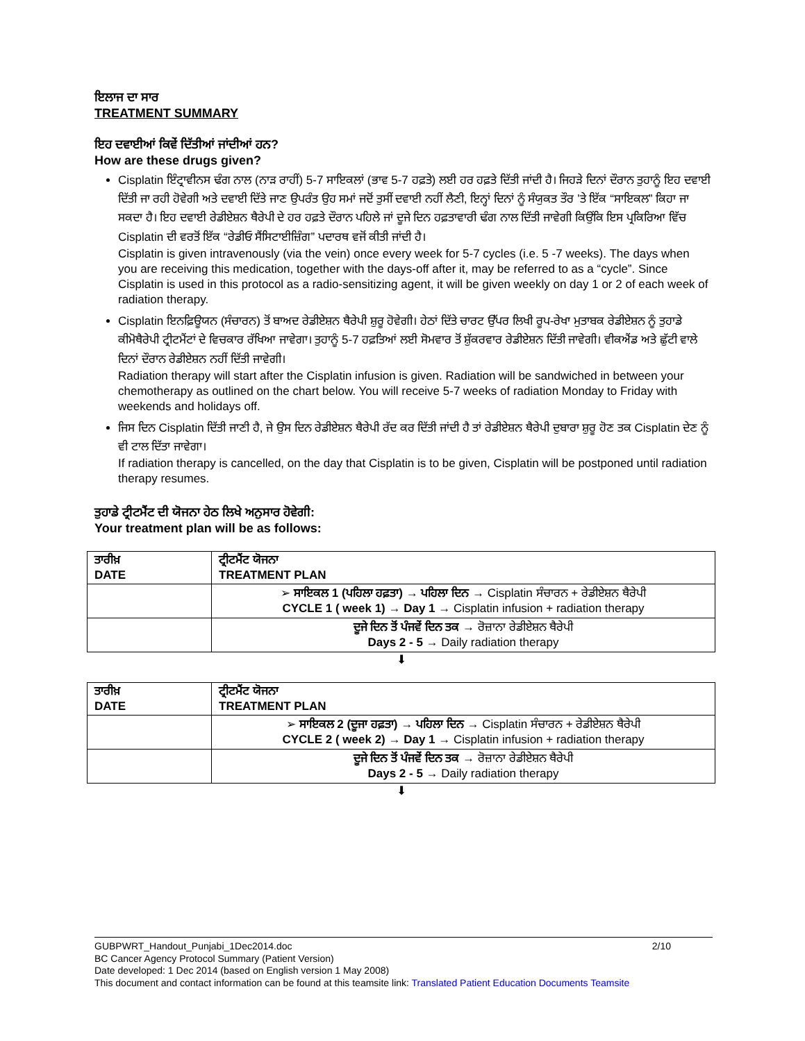ਇਲਾਜ ਦਾ ਸਾਰ
TREATMENT SUMMARY
ਇਹ ਦਵਾਈਆਂ ਕਿਵੇਂ ਦਿੱਤੀਆਂ ਜਾਂਦੀਆਂ ਹਨ?
How are these drugs given?
Cisplatin ਇੰਟ੍ਰਾਵੀਨਸ ਢੰਗ ਨਾਲ (ਨਾੜ ਰਾਹੀਂ) 5-7 ਸਾਇਕਲਾਂ (ਭਾਵ 5-7 ਹਫ਼ਤੇ) ਲਈ ਹਰ ਹਫ਼ਤੇ ਦਿੱਤੀ ਜਾਂਦੀ ਹੈ। ਜਿਹੜੇ ਦਿਨਾਂ ਦੌਰਾਨ ਤੁਹਾਨੂੰ ਇਹ ਦਵਾਈ ਦਿੱਤੀ ਜਾ ਰਹੀ ਹੋਵੇਗੀ ਅਤੇ ਦਵਾਈ ਦਿੱਤੇ ਜਾਣ ਉਪਰੰਤ ਉਹ ਸਮਾਂ ਜਦੋਂ ਤੁਸੀਂ ਦਵਾਈ ਨਹੀਂ ਲੈਣੀ, ਇਨ੍ਹਾਂ ਦਿਨਾਂ ਨੂੰ ਸੰਯੁਕਤ ਤੌਰ ’ਤੇ ਇੱਕ “ਸਾਇਕਲ” ਕਿਹਾ ਜਾ ਸਕਦਾ ਹੈ। ਇਹ ਦਵਾਈ ਰੇਡੀਏਸ਼ਨ ਥੈਰੇਪੀ ਦੇ ਹਰ ਹਫ਼ਤੇ ਦੌਰਾਨ ਪਹਿਲੇ ਜਾਂ ਦੂਜੇ ਦਿਨ ਹਫ਼ਤਾਵਾਰੀ ਢੰਗ ਨਾਲ ਦਿੱਤੀ ਜਾਵੇਗੀ ਕਿਉਂਕਿ ਇਸ ਪ੍ਰਕਿਰਿਆ ਵਿੱਚ Cisplatin ਦੀ ਵਰਤੋਂ ਇੱਕ “ਰੇਡੀਓ ਸੈਂਸਿਟਾਈਜ਼ਿੰਗ” ਪਦਾਰਥ ਵਜੋਂ ਕੀਤੀ ਜਾਂਦੀ ਹੈ।
Cisplatin is given intravenously (via the vein) once every week for 5-7 cycles (i.e. 5 -7 weeks). The days when you are receiving this medication, together with the days-off after it, may be referred to as a “cycle”. Since Cisplatin is used in this protocol as a radio-sensitizing agent, it will be given weekly on day 1 or 2 of each week of radiation therapy.
Cisplatin ਇਨਫ਼ਿਊਯਨ (ਸੰਚਾਰਨ) ਤੋਂ ਬਾਅਦ ਰੇਡੀਏਸ਼ਨ ਥੈਰੇਪੀ ਸ਼ੁਰੂ ਹੋਵੇਗੀ। ਹੇਠਾਂ ਦਿੱਤੇ ਚਾਰਟ ਉੱਪਰ ਲਿਖੀ ਰੂਪ-ਰੇਖਾ ਮੁਤਾਬਕ ਰੇਡੀਏਸ਼ਨ ਨੂੰ ਤੁਹਾਡੇ ਕੀਮੋਥੈਰੇਪੀ ਟ੍ਰੀਟਮੈਂਟਾਂ ਦੇ ਵਿਚਕਾਰ ਰੱਖਿਆ ਜਾਵੇਗਾ। ਤੁਹਾਨੂੰ 5-7 ਹਫ਼ਤਿਆਂ ਲਈ ਸੋਮਵਾਰ ਤੋਂ ਸ਼ੁੱਕਰਵਾਰ ਰੇਡੀਏਸ਼ਨ ਦਿੱਤੀ ਜਾਵੇਗੀ। ਵੀਕਐਂਡ ਅਤੇ ਛੁੱਟੀ ਵਾਲੇ ਦਿਨਾਂ ਦੌਰਾਨ ਰੇਡੀਏਸ਼ਨ ਨਹੀਂ ਦਿੱਤੀ ਜਾਵੇਗੀ।
Radiation therapy will start after the Cisplatin infusion is given. Radiation will be sandwiched in between your chemotherapy as outlined on the chart below. You will receive 5-7 weeks of radiation Monday to Friday with weekends and holidays off.
ਜਿਸ ਦਿਨ Cisplatin ਦਿੱਤੀ ਜਾਣੀ ਹੈ, ਜੇ ਉਸ ਦਿਨ ਰੇਡੀਏਸ਼ਨ ਥੈਰੇਪੀ ਰੱਦ ਕਰ ਦਿੱਤੀ ਜਾਂਦੀ ਹੈ ਤਾਂ ਰੇਡੀਏਸ਼ਨ ਥੈਰੇਪੀ ਦੁਬਾਰਾ ਸ਼ੁਰੂ ਹੋਣ ਤਕ Cisplatin ਦੇਣ ਨੂੰ ਵੀ ਟਾਲ ਦਿੱਤਾ ਜਾਵੇਗਾ।
If radiation therapy is cancelled, on the day that Cisplatin is to be given, Cisplatin will be postponed until radiation therapy resumes.
ਤੁਹਾਡੇ ਟ੍ਰੀਟਮੈਂਟ ਦੀ ਯੋਜਨਾ ਹੇਠ ਲਿਖੇ ਅਨੁਸਾਰ ਹੋਵੇਗੀ:
Your treatment plan will be as follows:
| ਤਾਰੀਖ਼ DATE | ਟ੍ਰੀਟਮੈਂਟ ਯੋਜਨਾ TREATMENT PLAN |
| --- | --- |
| | ➢ ਸਾਇਕਲ 1 (ਪਹਿਲਾ ਹਫ਼ਤਾ) → ਪਹਿਲਾ ਦਿਨ → Cisplatin ਸੰਚਾਰਨ + ਰੇਡੀਏਸ਼ਨ ਥੈਰੇਪੀ CYCLE 1 ( week 1) → Day 1 → Cisplatin infusion + radiation therapy |
| | ਦੂਜੇ ਦਿਨ ਤੋਂ ਪੰਜਵੇਂ ਦਿਨ ਤਕ → ਰੋਜ਼ਾਨਾ ਰੇਡੀਏਸ਼ਨ ਥੈਰੇਪੀ Days 2 - 5 → Daily radiation therapy |
⬇
| ਤਾਰੀਖ਼ DATE | ਟ੍ਰੀਟਮੈਂਟ ਯੋਜਨਾ TREATMENT PLAN |
| --- | --- |
| | ➢ ਸਾਇਕਲ 2 (ਦੂਜਾ ਹਫ਼ਤਾ) → ਪਹਿਲਾ ਦਿਨ → Cisplatin ਸੰਚਾਰਨ + ਰੇਡੀਏਸ਼ਨ ਥੈਰੇਪੀ CYCLE 2 ( week 2) → Day 1 → Cisplatin infusion + radiation therapy |
| | ਦੂਜੇ ਦਿਨ ਤੋਂ ਪੰਜਵੇਂ ਦਿਨ ਤਕ → ਰੋਜ਼ਾਨਾ ਰੇਡੀਏਸ਼ਨ ਥੈਰੇਪੀ Days 2 - 5 → Daily radiation therapy |
⬇
GUBPWRT_Handout_Punjabi_1Dec2014.doc 2/10
BC Cancer Agency Protocol Summary (Patient Version)
Date developed: 1 Dec 2014 (based on English version 1 May 2008)
This document and contact information can be found at this teamsite link: Translated Patient Education Documents Teamsite